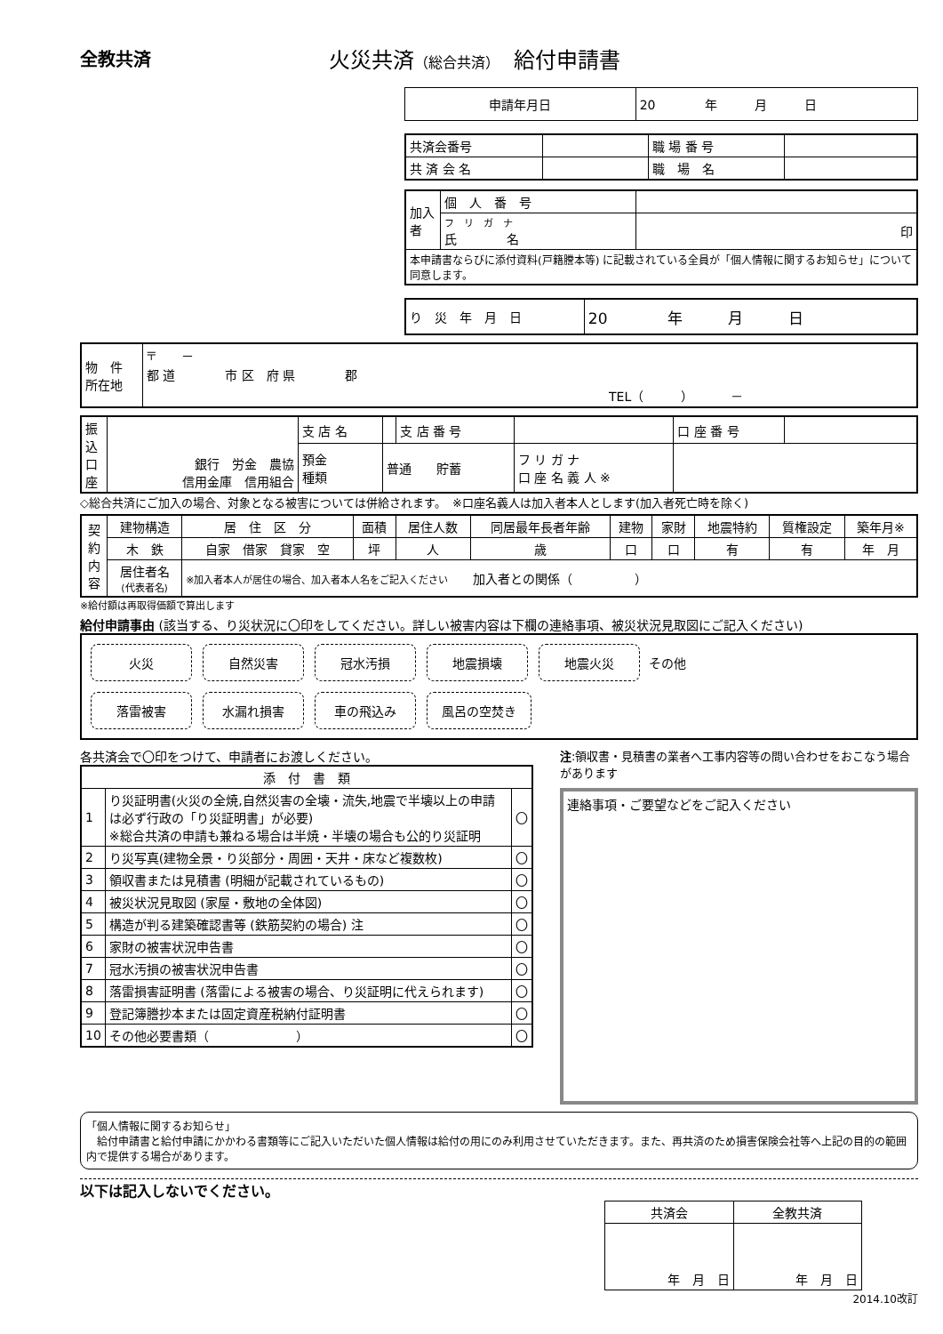全教共済
火災共済（総合共済）　給付申請書
| 申請年月日 | 20 年 月 日 |
| 共済会番号 | | 職 場 番 号 | |
| 共 済 会 名 | | 職 場 名 | |
| 加入者 | 個 人 番 号 | |
| | フ リ ガ ナ 氏 名 | 印 |
| 本申請書ならびに添付資料(戸籍謄本等) に記載されている全員が「個人情報に関するお知らせ」について同意します。 | | |
| り 災 年 月 日 | 20 年 月 日 |
| 物 件 所在地 | 〒 － 都 道 市 区 府 県 郡 TEL（ ） － |
| 振込口座 | 銀行 労金 農協 信用金庫 信用組合 | 支 店 名 | | 支 店 番 号 | | 口 座 番 号 | |
| | | 預金 種類 | 普通 貯蓄 | | フ リ ガ ナ 口 座 名 義 人 ※ | | |
◇総合共済にご加入の場合、対象となる被害については併給されます。　※口座名義人は加入者本人とします(加入者死亡時を除く)
| 契約内容 | 建物構造 | 居 住 区 分 | 面積 | 居住人数 | 同居最年長者年齢 | 建物 | 家財 | 地震特約 | 質権設定 | 築年月※ |
| | 木 鉄 | 自家 借家 貸家 空 | 坪 | 人 | 歳 | 口 | 口 | 有 | 有 | 年 月 |
| | 居住者名 (代表者名) | ※加入者本人が居住の場合、加入者本人名をご記入ください 加入者との関係（ ） | | | | | | | | |
※給付額は再取得価額で算出します
給付申請事由 (該当する、り災状況に〇印をしてください。詳しい被害内容は下欄の連絡事項、被災状況見取図にご記入ください)
火災 自然災害 冠水汚損 地震損壊 地震火災 その他
落雷被害 水漏れ損害 車の飛込み 風呂の空焚き
各共済会で〇印をつけて、申請者にお渡しください。
| 添 付 書 類 | | |
| --- | --- | --- |
| 1 | り災証明書(火災の全焼,自然災害の全壊・流失,地震で半壊以上の申請は必ず行政の「り災証明書」が必要) ※総合共済の申請も兼ねる場合は半焼・半壊の場合も公的り災証明 | 〇 |
| 2 | り災写真(建物全景・り災部分・周囲・天井・床など複数枚) | 〇 |
| 3 | 領収書または見積書 (明細が記載されているもの) | 〇 |
| 4 | 被災状況見取図 (家屋・敷地の全体図) | 〇 |
| 5 | 構造が判る建築確認書等 (鉄筋契約の場合) 注 | 〇 |
| 6 | 家財の被害状況申告書 | 〇 |
| 7 | 冠水汚損の被害状況申告書 | 〇 |
| 8 | 落雷損害証明書 (落雷による被害の場合、り災証明に代えられます) | 〇 |
| 9 | 登記簿謄抄本または固定資産税納付証明書 | 〇 |
| 10 | その他必要書類（ ） | 〇 |
注:領収書・見積書の業者へ工事内容等の問い合わせをおこなう場合があります
連絡事項・ご要望などをご記入ください
「個人情報に関するお知らせ」
　給付申請書と給付申請にかかわる書類等にご記入いただいた個人情報は給付の用にのみ利用させていただきます。また、再共済のため損害保険会社等へ上記の目的の範囲内で提供する場合があります。
以下は記入しないでください。
| 共済会 | 全教共済 |
| 年 月 日 | 年 月 日 |
2014.10改訂